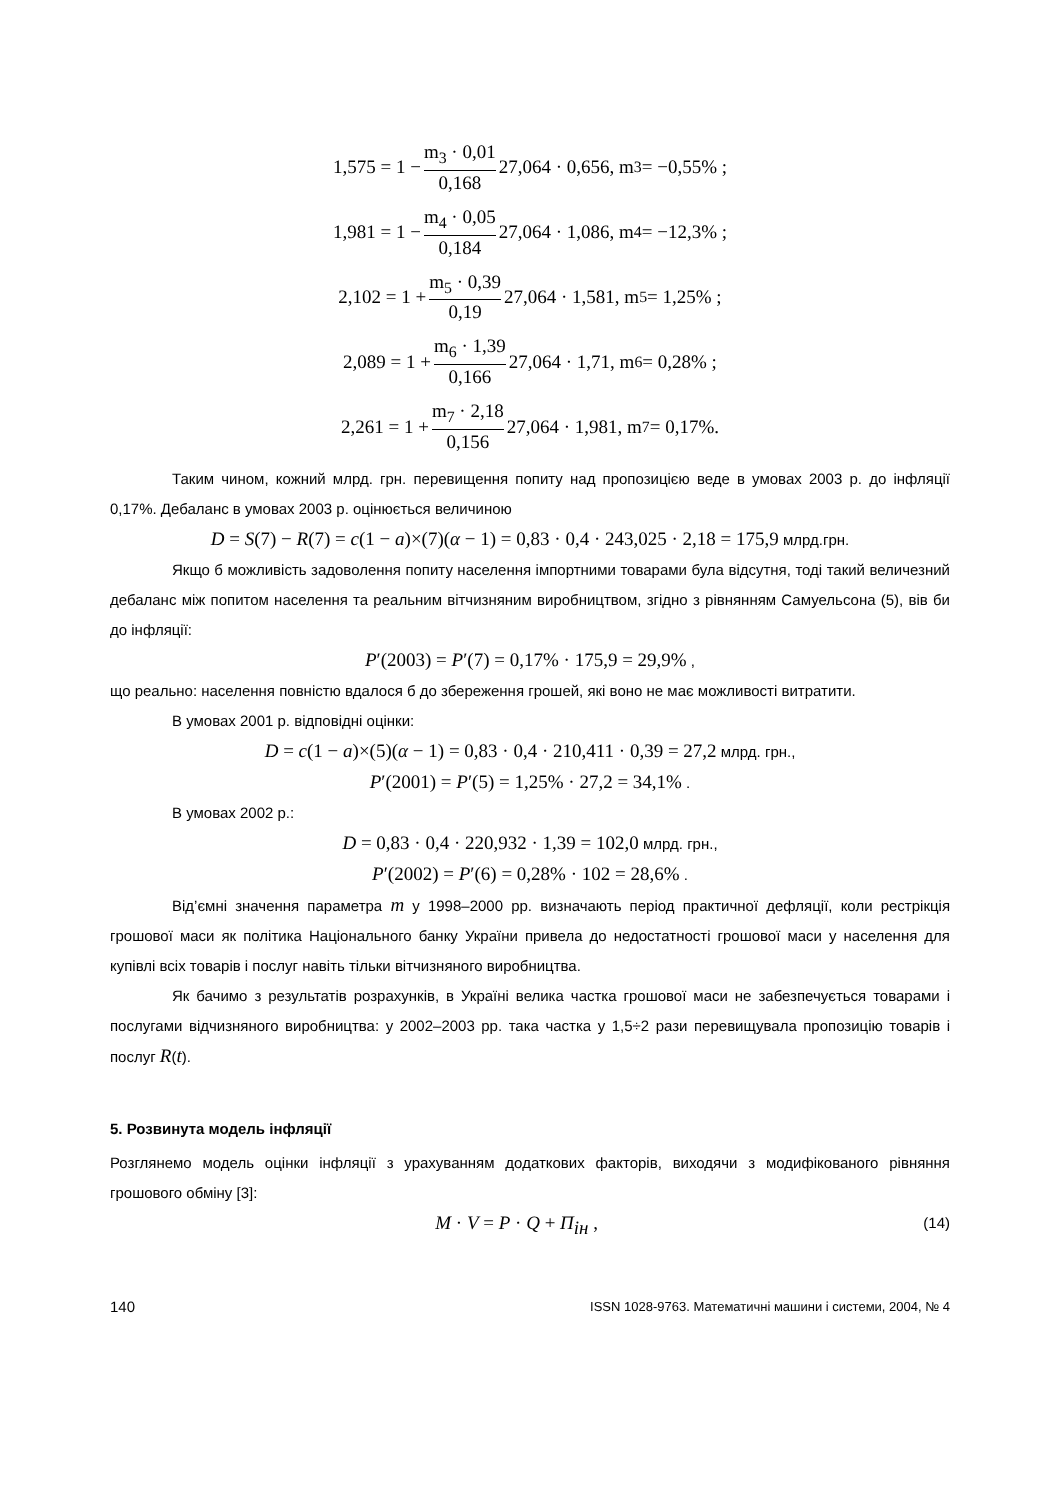1,575 = 1 − m<sub>3</sub> · 0,01 0,168 27,064 · 0,656, m<sub>3</sub> = −0,55% ;
1,981 = 1 − m<sub>4</sub> · 0,05 0,184 27,064 · 1,086, m<sub>4</sub> = −12,3% ;
2,102 = 1 + m<sub>5</sub> · 0,39 0,19 27,064 · 1,581, m<sub>5</sub> = 1,25% ;
2,089 = 1 + m<sub>6</sub> · 1,39 0,166 27,064 · 1,71, m<sub>6</sub> = 0,28% ;
2,261 = 1 + m<sub>7</sub> · 2,18 0,156 27,064 · 1,981, m<sub>7</sub> = 0,17%.
Таким чином, кожний млрд. грн. перевищення попиту над пропозицією веде в умовах 2003 р. до інфляції 0,17%. Дебаланс в умовах 2003 р. оцінюється величиною
D = S(7) − R(7) = c(1 − a)×(7)(α − 1) = 0,83 · 0,4 · 243,025 · 2,18 = 175,9 млрд.грн.
Якщо б можливість задоволення попиту населення імпортними товарами була відсутня, тоді такий величезний дебаланс між попитом населення та реальним вітчизняним виробництвом, згідно з рівнянням Самуельсона (5), вів би до інфляції:
P′(2003) = P′(7) = 0,17% · 175,9 = 29,9% ,
що реально: населення повністю вдалося б до збереження грошей, які воно не має можливості витратити.
В умовах 2001 р. відповідні оцінки:
D = c(1 − a)×(5)(α − 1) = 0,83 · 0,4 · 210,411 · 0,39 = 27,2 млрд. грн.,
P′(2001) = P′(5) = 1,25% · 27,2 = 34,1% .
В умовах 2002 р.:
D = 0,83 · 0,4 · 220,932 · 1,39 = 102,0 млрд. грн.,
P′(2002) = P′(6) = 0,28% · 102 = 28,6% .
Від’ємні значення параметра m у 1998–2000 рр. визначають період практичної дефляції, коли рестрікція грошової маси як політика Національного банку України привела до недостатності грошової маси у населення для купівлі всіх товарів і послуг навіть тільки вітчизняного виробництва.
Як бачимо з результатів розрахунків, в Україні велика частка грошової маси не забезпечується товарами і послугами відчизняного виробництва: у 2002–2003 рр. така частка у 1,5÷2 рази перевищувала пропозицію товарів і послуг R(t).
5. Розвинута модель інфляції
Розглянемо модель оцінки інфляції з урахуванням додаткових факторів, виходячи з модифікованого рівняння грошового обміну [3]:
M · V = P · Q + П<sub>ін</sub> , (14)
140 ISSN 1028-9763. Математичні машини і системи, 2004, № 4